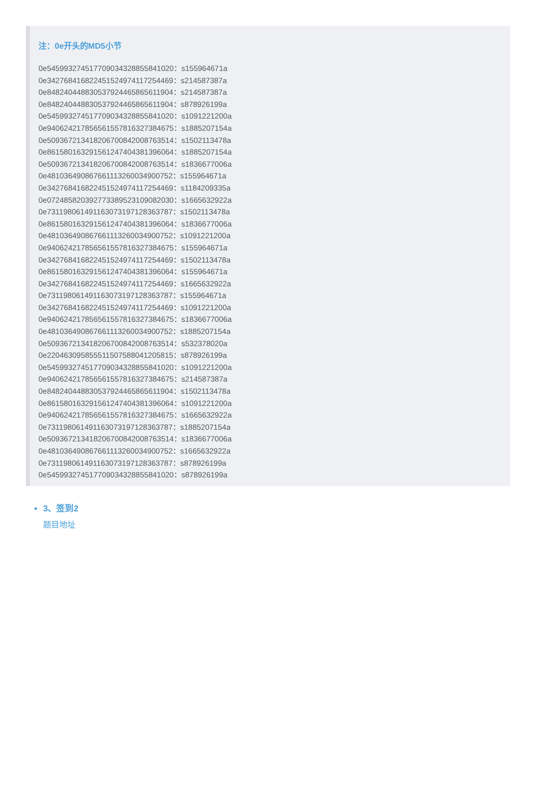注：0e开头的MD5小节
0e545993274517709034328855841020：s155964671a
0e342768416822451524974117254469：s214587387a
0e848240448830537924465865611904：s214587387a
0e848240448830537924465865611904：s878926199a
0e545993274517709034328855841020：s1091221200a
0e940624217856561557816327384675：s1885207154a
0e509367213418206700842008763514：s1502113478a
0e861580163291561247404381396064：s1885207154a
0e509367213418206700842008763514：s1836677006a
0e481036490867661113260034900752：s155964671a
0e342768416822451524974117254469：s1184209335a
0e072485820392773389523109082030：s1665632922a
0e731198061491163073197128363787：s1502113478a
0e861580163291561247404381396064：s1836677006a
0e481036490867661113260034900752：s1091221200a
0e940624217856561557816327384675：s155964671a
0e342768416822451524974117254469：s1502113478a
0e861580163291561247404381396064：s155964671a
0e342768416822451524974117254469：s1665632922a
0e731198061491163073197128363787：s155964671a
0e342768416822451524974117254469：s1091221200a
0e940624217856561557816327384675：s1836677006a
0e481036490867661113260034900752：s1885207154a
0e509367213418206700842008763514：s532378020a
0e220463095855511507588041205815：s878926199a
0e545993274517709034328855841020：s1091221200a
0e940624217856561557816327384675：s214587387a
0e848240448830537924465865611904：s1502113478a
0e861580163291561247404381396064：s1091221200a
0e940624217856561557816327384675：s1665632922a
0e731198061491163073197128363787：s1885207154a
0e509367213418206700842008763514：s1836677006a
0e481036490867661113260034900752：s1665632922a
0e731198061491163073197128363787：s878926199a
0e545993274517709034328855841020：s878926199a
3、签到2
题目地址